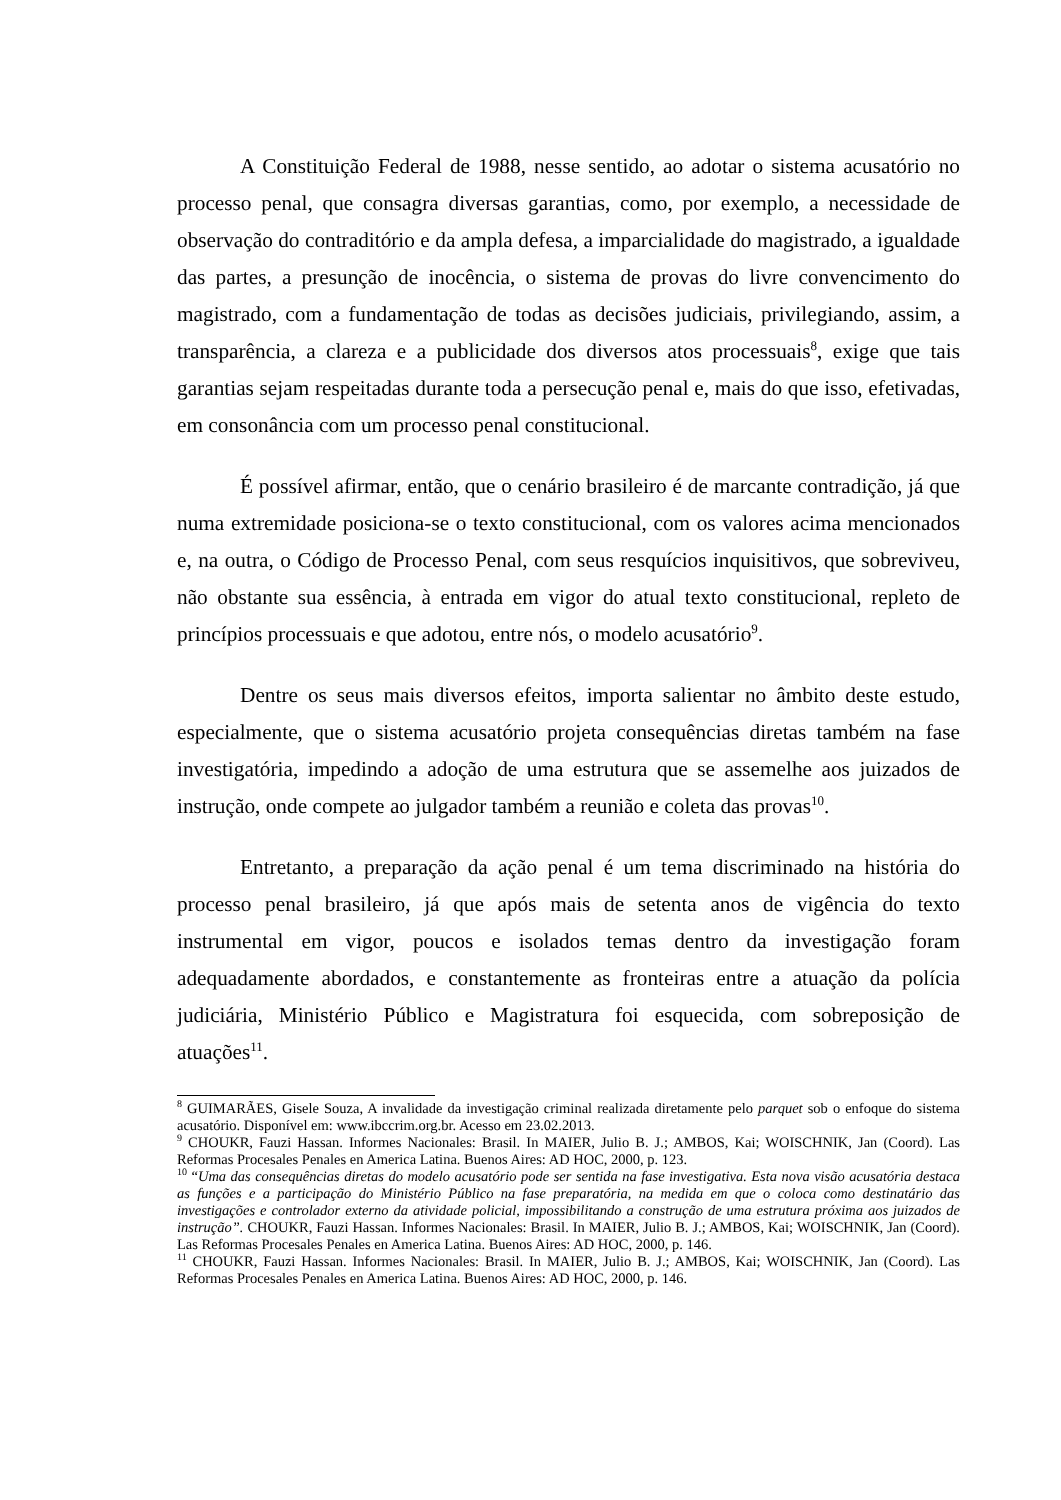A Constituição Federal de 1988, nesse sentido, ao adotar o sistema acusatório no processo penal, que consagra diversas garantias, como, por exemplo, a necessidade de observação do contraditório e da ampla defesa, a imparcialidade do magistrado, a igualdade das partes, a presunção de inocência, o sistema de provas do livre convencimento do magistrado, com a fundamentação de todas as decisões judiciais, privilegiando, assim, a transparência, a clareza e a publicidade dos diversos atos processuais<sup>8</sup>, exige que tais garantias sejam respeitadas durante toda a persecução penal e, mais do que isso, efetivadas, em consonância com um processo penal constitucional.
É possível afirmar, então, que o cenário brasileiro é de marcante contradição, já que numa extremidade posiciona-se o texto constitucional, com os valores acima mencionados e, na outra, o Código de Processo Penal, com seus resquícios inquisitivos, que sobreviveu, não obstante sua essência, à entrada em vigor do atual texto constitucional, repleto de princípios processuais e que adotou, entre nós, o modelo acusatório<sup>9</sup>.
Dentre os seus mais diversos efeitos, importa salientar no âmbito deste estudo, especialmente, que o sistema acusatório projeta consequências diretas também na fase investigatória, impedindo a adoção de uma estrutura que se assemelhe aos juizados de instrução, onde compete ao julgador também a reunião e coleta das provas<sup>10</sup>.
Entretanto, a preparação da ação penal é um tema discriminado na história do processo penal brasileiro, já que após mais de setenta anos de vigência do texto instrumental em vigor, poucos e isolados temas dentro da investigação foram adequadamente abordados, e constantemente as fronteiras entre a atuação da polícia judiciária, Ministério Público e Magistratura foi esquecida, com sobreposição de atuações<sup>11</sup>.
<sup>8</sup> GUIMARÃES, Gisele Souza, A invalidade da investigação criminal realizada diretamente pelo parquet sob o enfoque do sistema acusatório. Disponível em: www.ibccrim.org.br. Acesso em 23.02.2013.
<sup>9</sup> CHOUKR, Fauzi Hassan. Informes Nacionales: Brasil. In MAIER, Julio B. J.; AMBOS, Kai; WOISCHNIK, Jan (Coord). Las Reformas Procesales Penales en America Latina. Buenos Aires: AD HOC, 2000, p. 123.
<sup>10</sup> “Uma das consequências diretas do modelo acusatório pode ser sentida na fase investigativa. Esta nova visão acusatória destaca as funções e a participação do Ministério Público na fase preparatória, na medida em que o coloca como destinatário das investigações e controlador externo da atividade policial, impossibilitando a construção de uma estrutura próxima aos juizados de instrução”. CHOUKR, Fauzi Hassan. Informes Nacionales: Brasil. In MAIER, Julio B. J.; AMBOS, Kai; WOISCHNIK, Jan (Coord). Las Reformas Procesales Penales en America Latina. Buenos Aires: AD HOC, 2000, p. 146.
<sup>11</sup> CHOUKR, Fauzi Hassan. Informes Nacionales: Brasil. In MAIER, Julio B. J.; AMBOS, Kai; WOISCHNIK, Jan (Coord). Las Reformas Procesales Penales en America Latina. Buenos Aires: AD HOC, 2000, p. 146.